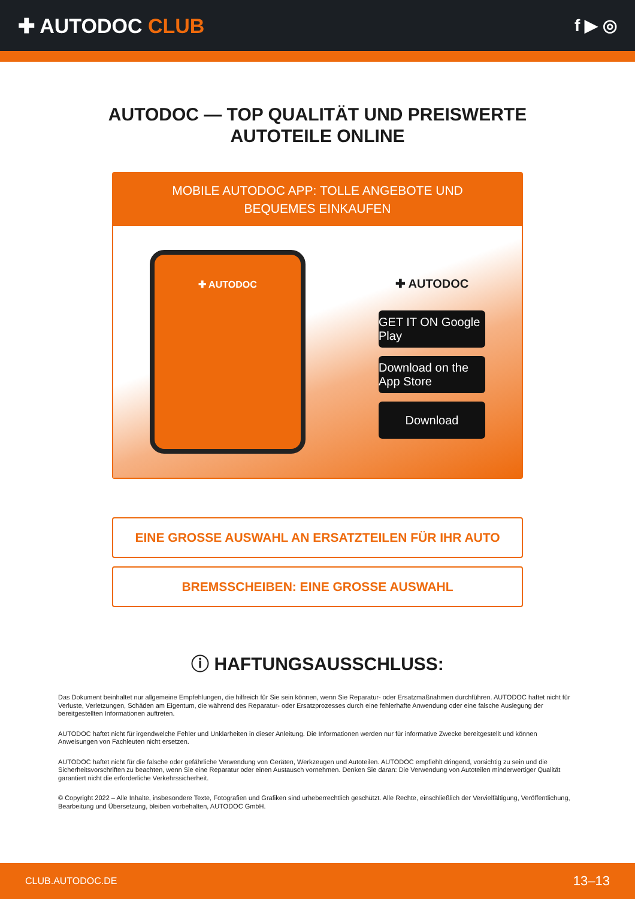✚ AUTODOC CLUB
f ▶ ◎
AUTODOC — TOP QUALITÄT UND PREISWERTE
AUTOTEILE ONLINE
MOBILE AUTODOC APP: TOLLE ANGEBOTE UND BEQUEMES EINKAUFEN
✚ AUTODOC
✚ AUTODOC
GET IT ON Google Play
Download on the App Store
Download
EINE GROSSE AUSWAHL AN ERSATZTEILEN FÜR IHR AUTO
BREMSSCHEIBEN: EINE GROSSE AUSWAHL
ⓘ HAFTUNGSAUSSCHLUSS:
Das Dokument beinhaltet nur allgemeine Empfehlungen, die hilfreich für Sie sein können, wenn Sie Reparatur- oder Ersatzmaßnahmen durchführen. AUTODOC haftet nicht für Verluste, Verletzungen, Schäden am Eigentum, die während des Reparatur- oder Ersatzprozesses durch eine fehlerhafte Anwendung oder eine falsche Auslegung der bereitgestellten Informationen auftreten.
AUTODOC haftet nicht für irgendwelche Fehler und Unklarheiten in dieser Anleitung. Die Informationen werden nur für informative Zwecke bereitgestellt und können Anweisungen von Fachleuten nicht ersetzen.
AUTODOC haftet nicht für die falsche oder gefährliche Verwendung von Geräten, Werkzeugen und Autoteilen. AUTODOC empfiehlt dringend, vorsichtig zu sein und die Sicherheitsvorschriften zu beachten, wenn Sie eine Reparatur oder einen Austausch vornehmen. Denken Sie daran: Die Verwendung von Autoteilen minderwertiger Qualität garantiert nicht die erforderliche Verkehrssicherheit.
© Copyright 2022 – Alle Inhalte, insbesondere Texte, Fotografien und Grafiken sind urheberrechtlich geschützt. Alle Rechte, einschließlich der Vervielfältigung, Veröffentlichung, Bearbeitung und Übersetzung, bleiben vorbehalten, AUTODOC GmbH.
CLUB.AUTODOC.DE 13–13